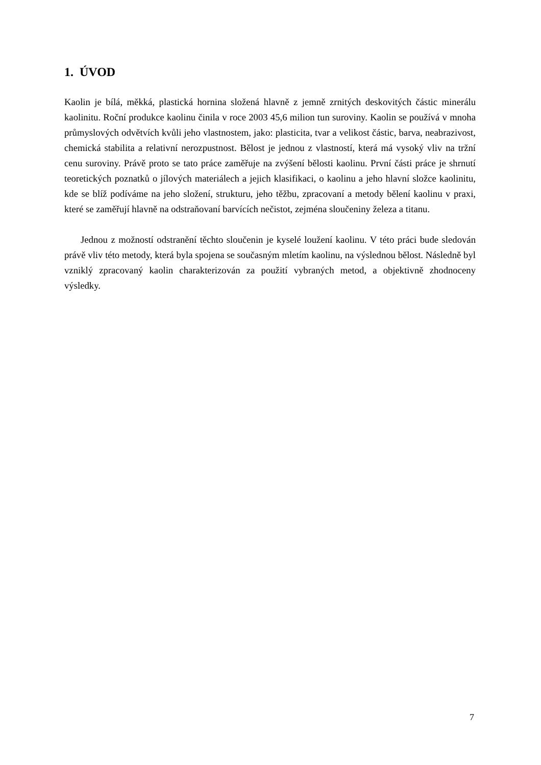1. ÚVOD
Kaolin je bílá, měkká, plastická hornina složená hlavně z jemně zrnitých deskovitých částic minerálu kaolinitu. Roční produkce kaolinu činila v roce 2003 45,6 milion tun suroviny. Kaolin se používá v mnoha průmyslových odvětvích kvůli jeho vlastnostem, jako: plasticita, tvar a velikost částic, barva, neabrazivost, chemická stabilita a relativní nerozpustnost. Bělost je jednou z vlastností, která má vysoký vliv na tržní cenu suroviny. Právě proto se tato práce zaměřuje na zvýšení bělosti kaolinu. První části práce je shrnutí teoretických poznatků o jílových materiálech a jejich klasifikaci, o kaolinu a jeho hlavní složce kaolinitu, kde se blíž podíváme na jeho složení, strukturu, jeho těžbu, zpracovaní a metody bělení kaolinu v praxi, které se zaměřují hlavně na odstraňovaní barvících nečistot, zejména sloučeniny železa a titanu.
Jednou z možností odstranění těchto sloučenin je kyselé loužení kaolinu. V této práci bude sledován právě vliv této metody, která byla spojena se současným mletím kaolinu, na výslednou bělost. Následně byl vzniklý zpracovaný kaolin charakterizován za použití vybraných metod, a objektivně zhodnoceny výsledky.
7